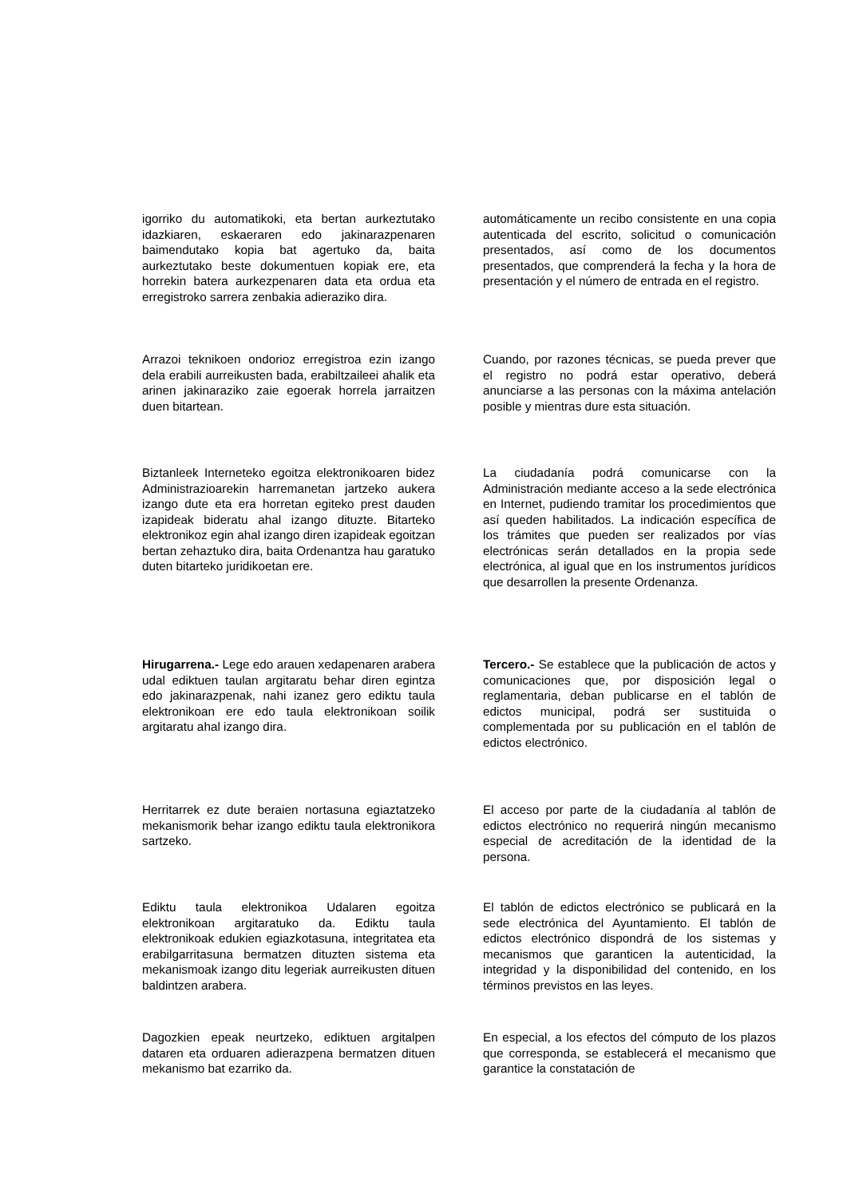igorriko du automatikoki, eta bertan aurkeztutako idazkiaren, eskaeraren edo jakinarazpenaren baimendutako kopia bat agertuko da, baita aurkeztutako beste dokumentuen kopiak ere, eta horrekin batera aurkezpenaren data eta ordua eta erregistroko sarrera zenbakia adieraziko dira.
automáticamente un recibo consistente en una copia autenticada del escrito, solicitud o comunicación presentados, así como de los documentos presentados, que comprenderá la fecha y la hora de presentación y el número de entrada en el registro.
Arrazoi teknikoen ondorioz erregistroa ezin izango dela erabili aurreikusten bada, erabiltzaileei ahalik eta arinen jakinaraziko zaie egoerak horrela jarraitzen duen bitartean.
Cuando, por razones técnicas, se pueda prever que el registro no podrá estar operativo, deberá anunciarse a las personas con la máxima antelación posible y mientras dure esta situación.
Biztanleek Interneteko egoitza elektronikoaren bidez Administrazioarekin harremanetan jartzeko aukera izango dute eta era horretan egiteko prest dauden izapideak bideratu ahal izango dituzte. Bitarteko elektronikoz egin ahal izango diren izapideak egoitzan bertan zehaztuko dira, baita Ordenantza hau garatuko duten bitarteko juridikoetan ere.
La ciudadanía podrá comunicarse con la Administración mediante acceso a la sede electrónica en Internet, pudiendo tramitar los procedimientos que así queden habilitados. La indicación específica de los trámites que pueden ser realizados por vías electrónicas serán detallados en la propia sede electrónica, al igual que en los instrumentos jurídicos que desarrollen la presente Ordenanza.
Hirugarrena.- Lege edo arauen xedapenaren arabera udal ediktuen taulan argitaratu behar diren egintza edo jakinarazpenak, nahi izanez gero ediktu taula elektronikoan ere edo taula elektronikoan soilik argitaratu ahal izango dira.
Tercero.- Se establece que la publicación de actos y comunicaciones que, por disposición legal o reglamentaria, deban publicarse en el tablón de edictos municipal, podrá ser sustituida o complementada por su publicación en el tablón de edictos electrónico.
Herritarrek ez dute beraien nortasuna egiaztatzeko mekanismorik behar izango ediktu taula elektronikora sartzeko.
El acceso por parte de la ciudadanía al tablón de edictos electrónico no requerirá ningún mecanismo especial de acreditación de la identidad de la persona.
Ediktu taula elektronikoa Udalaren egoitza elektronikoan argitaratuko da. Ediktu taula elektronikoak edukien egiazkotasuna, integritatea eta erabilgarritasuna bermatzen dituzten sistema eta mekanismoak izango ditu legeriak aurreikusten dituen baldintzen arabera.
El tablón de edictos electrónico se publicará en la sede electrónica del Ayuntamiento. El tablón de edictos electrónico dispondrá de los sistemas y mecanismos que garanticen la autenticidad, la integridad y la disponibilidad del contenido, en los términos previstos en las leyes.
Dagozkien epeak neurtzeko, ediktuen argitalpen dataren eta orduaren adierazpena bermatzen dituen mekanismo bat ezarriko da.
En especial, a los efectos del cómputo de los plazos que corresponda, se establecerá el mecanismo que garantice la constatación de